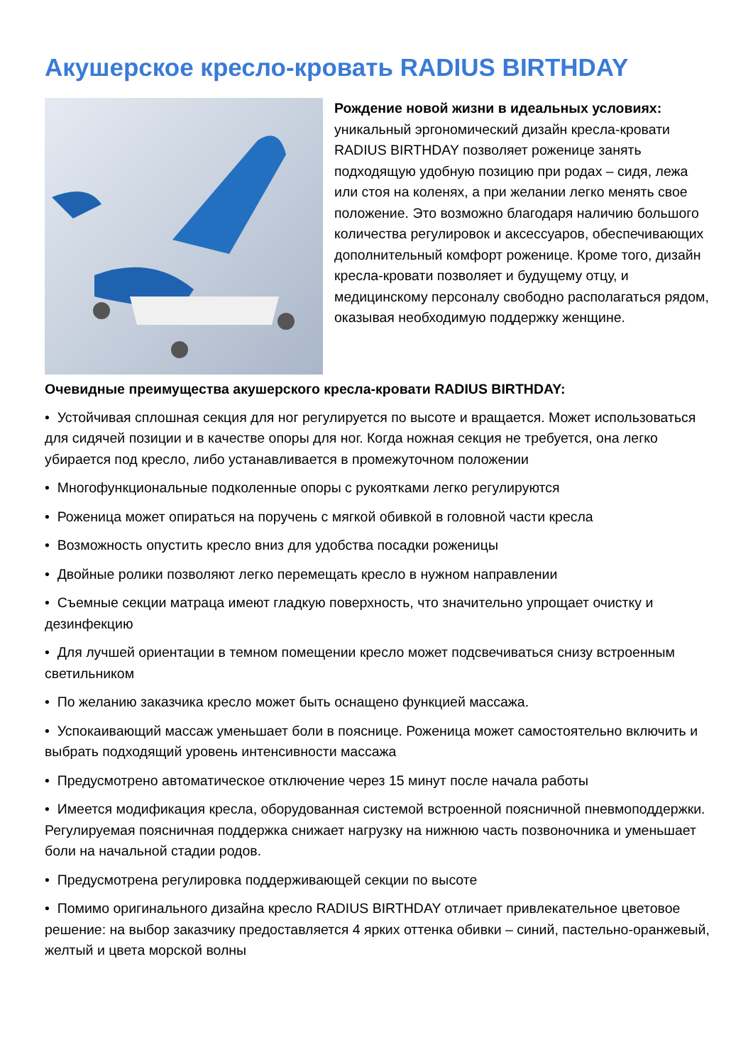Акушерское кресло-кровать RADIUS BIRTHDAY
Рождение новой жизни в идеальных условиях: уникальный эргономический дизайн кресла-кровати RADIUS BIRTHDAY позволяет роженице занять подходящую удобную позицию при родах – сидя, лежа или стоя на коленях, а при желании легко менять свое положение. Это возможно благодаря наличию большого количества регулировок и аксессуаров, обеспечивающих дополнительный комфорт роженице. Кроме того, дизайн кресла-кровати позволяет и будущему отцу, и медицинскому персоналу свободно располагаться рядом,
оказывая необходимую поддержку женщине.
Очевидные преимущества акушерского кресла-кровати RADIUS BIRTHDAY:
• Устойчивая сплошная секция для ног регулируется по высоте и вращается. Может использоваться для сидячей позиции и в качестве опоры для ног. Когда ножная секция не требуется, она легко убирается под кресло, либо устанавливается в промежуточном положении
• Многофункциональные подколенные опоры с рукоятками легко регулируются
• Роженица может опираться на поручень с мягкой обивкой в головной части кресла
• Возможность опустить кресло вниз для удобства посадки роженицы
• Двойные ролики позволяют легко перемещать кресло в нужном направлении
• Съемные секции матраца имеют гладкую поверхность, что значительно упрощает очистку и дезинфекцию
• Для лучшей ориентации в темном помещении кресло может подсвечиваться снизу встроенным светильником
• По желанию заказчика кресло может быть оснащено функцией массажа.
• Успокаивающий массаж уменьшает боли в пояснице. Роженица может самостоятельно включить и выбрать подходящий уровень интенсивности массажа
• Предусмотрено автоматическое отключение через 15 минут после начала работы
• Имеется модификация кресла, оборудованная системой встроенной поясничной пневмоподдержки. Регулируемая поясничная поддержка снижает нагрузку на нижнюю часть позвоночника и уменьшает боли на начальной стадии родов.
• Предусмотрена регулировка поддерживающей секции по высоте
• Помимо оригинального дизайна кресло RADIUS BIRTHDAY отличает привлекательное цветовое решение: на выбор заказчику предоставляется 4 ярких оттенка обивки – синий, пастельно-оранжевый, желтый и цвета морской волны